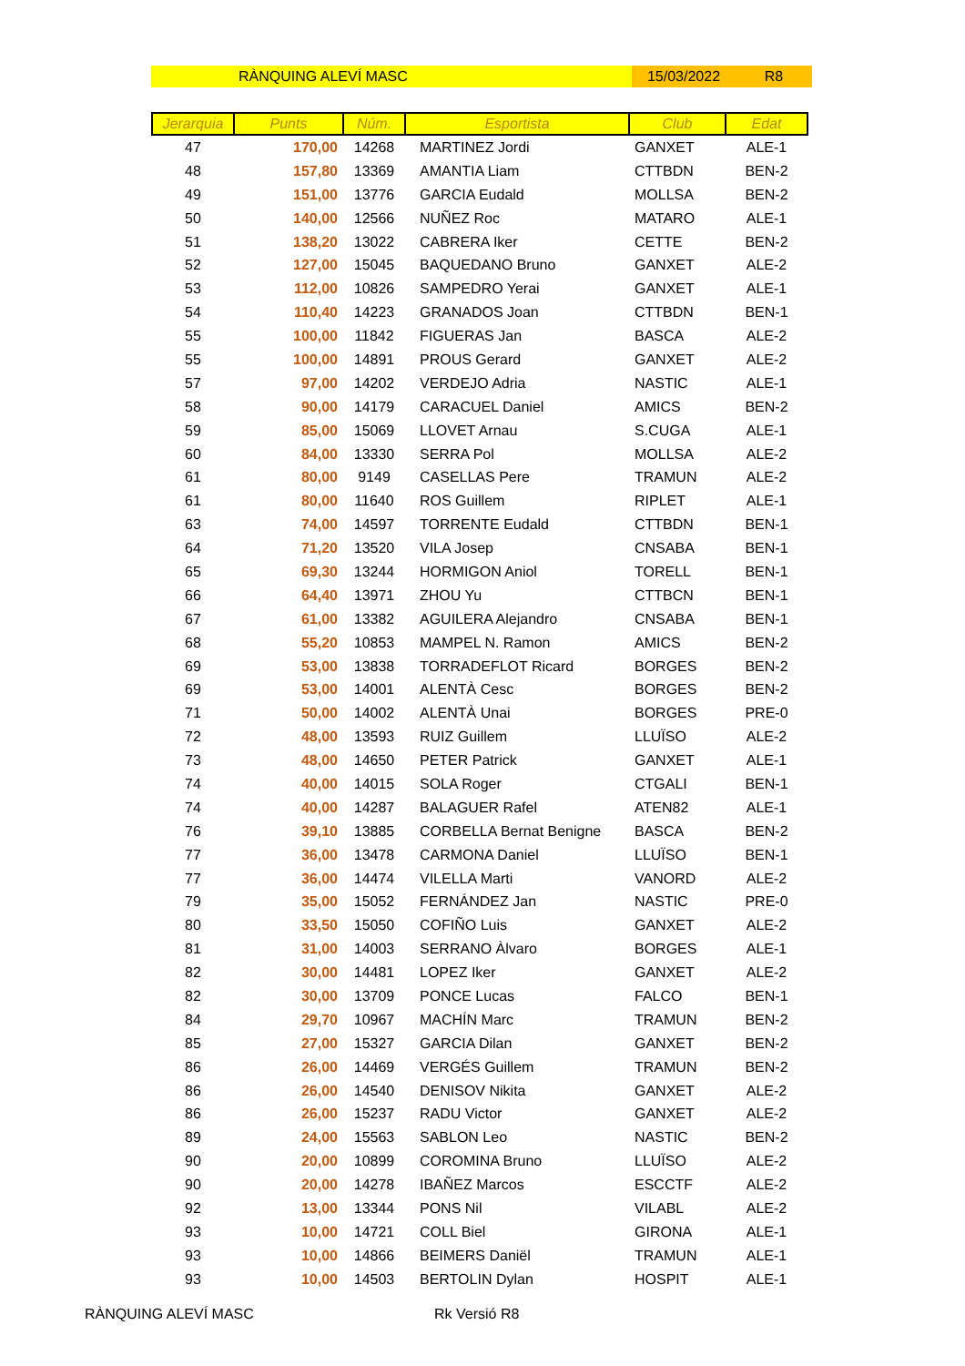RÀNQUING ALEVÍ MASC 15/03/2022 R8
| Jerarquia | Punts | Núm. | Esportista | Club | Edat |
| --- | --- | --- | --- | --- | --- |
| 47 | 170,00 | 14268 | MARTINEZ Jordi | GANXET | ALE-1 |
| 48 | 157,80 | 13369 | AMANTIA Liam | CTTBDN | BEN-2 |
| 49 | 151,00 | 13776 | GARCIA Eudald | MOLLSA | BEN-2 |
| 50 | 140,00 | 12566 | NUÑEZ Roc | MATARO | ALE-1 |
| 51 | 138,20 | 13022 | CABRERA Iker | CETTE | BEN-2 |
| 52 | 127,00 | 15045 | BAQUEDANO Bruno | GANXET | ALE-2 |
| 53 | 112,00 | 10826 | SAMPEDRO Yerai | GANXET | ALE-1 |
| 54 | 110,40 | 14223 | GRANADOS Joan | CTTBDN | BEN-1 |
| 55 | 100,00 | 11842 | FIGUERAS Jan | BASCA | ALE-2 |
| 55 | 100,00 | 14891 | PROUS Gerard | GANXET | ALE-2 |
| 57 | 97,00 | 14202 | VERDEJO Adria | NASTIC | ALE-1 |
| 58 | 90,00 | 14179 | CARACUEL Daniel | AMICS | BEN-2 |
| 59 | 85,00 | 15069 | LLOVET Arnau | S.CUGA | ALE-1 |
| 60 | 84,00 | 13330 | SERRA Pol | MOLLSA | ALE-2 |
| 61 | 80,00 | 9149 | CASELLAS Pere | TRAMUN | ALE-2 |
| 61 | 80,00 | 11640 | ROS Guillem | RIPLET | ALE-1 |
| 63 | 74,00 | 14597 | TORRENTE Eudald | CTTBDN | BEN-1 |
| 64 | 71,20 | 13520 | VILA Josep | CNSABA | BEN-1 |
| 65 | 69,30 | 13244 | HORMIGON Aniol | TORELL | BEN-1 |
| 66 | 64,40 | 13971 | ZHOU Yu | CTTBCN | BEN-1 |
| 67 | 61,00 | 13382 | AGUILERA Alejandro | CNSABA | BEN-1 |
| 68 | 55,20 | 10853 | MAMPEL N. Ramon | AMICS | BEN-2 |
| 69 | 53,00 | 13838 | TORRADEFLOT Ricard | BORGES | BEN-2 |
| 69 | 53,00 | 14001 | ALENTÀ Cesc | BORGES | BEN-2 |
| 71 | 50,00 | 14002 | ALENTÀ Unai | BORGES | PRE-0 |
| 72 | 48,00 | 13593 | RUIZ Guillem | LLUÏSO | ALE-2 |
| 73 | 48,00 | 14650 | PETER Patrick | GANXET | ALE-1 |
| 74 | 40,00 | 14015 | SOLA Roger | CTGALI | BEN-1 |
| 74 | 40,00 | 14287 | BALAGUER Rafel | ATEN82 | ALE-1 |
| 76 | 39,10 | 13885 | CORBELLA Bernat Benigne | BASCA | BEN-2 |
| 77 | 36,00 | 13478 | CARMONA Daniel | LLUÏSO | BEN-1 |
| 77 | 36,00 | 14474 | VILELLA Marti | VANORD | ALE-2 |
| 79 | 35,00 | 15052 | FERNÁNDEZ Jan | NASTIC | PRE-0 |
| 80 | 33,50 | 15050 | COFIÑO Luis | GANXET | ALE-2 |
| 81 | 31,00 | 14003 | SERRANO Àlvaro | BORGES | ALE-1 |
| 82 | 30,00 | 14481 | LOPEZ Iker | GANXET | ALE-2 |
| 82 | 30,00 | 13709 | PONCE Lucas | FALCO | BEN-1 |
| 84 | 29,70 | 10967 | MACHÍN Marc | TRAMUN | BEN-2 |
| 85 | 27,00 | 15327 | GARCIA Dilan | GANXET | BEN-2 |
| 86 | 26,00 | 14469 | VERGÉS Guillem | TRAMUN | BEN-2 |
| 86 | 26,00 | 14540 | DENISOV Nikita | GANXET | ALE-2 |
| 86 | 26,00 | 15237 | RADU Victor | GANXET | ALE-2 |
| 89 | 24,00 | 15563 | SABLON Leo | NASTIC | BEN-2 |
| 90 | 20,00 | 10899 | COROMINA Bruno | LLUÏSO | ALE-2 |
| 90 | 20,00 | 14278 | IBAÑEZ Marcos | ESCCTF | ALE-2 |
| 92 | 13,00 | 13344 | PONS Nil | VILABL | ALE-2 |
| 93 | 10,00 | 14721 | COLL Biel | GIRONA | ALE-1 |
| 93 | 10,00 | 14866 | BEIMERS Daniël | TRAMUN | ALE-1 |
| 93 | 10,00 | 14503 | BERTOLIN Dylan | HOSPIT | ALE-1 |
RÀNQUING ALEVÍ MASC Rk Versió R8